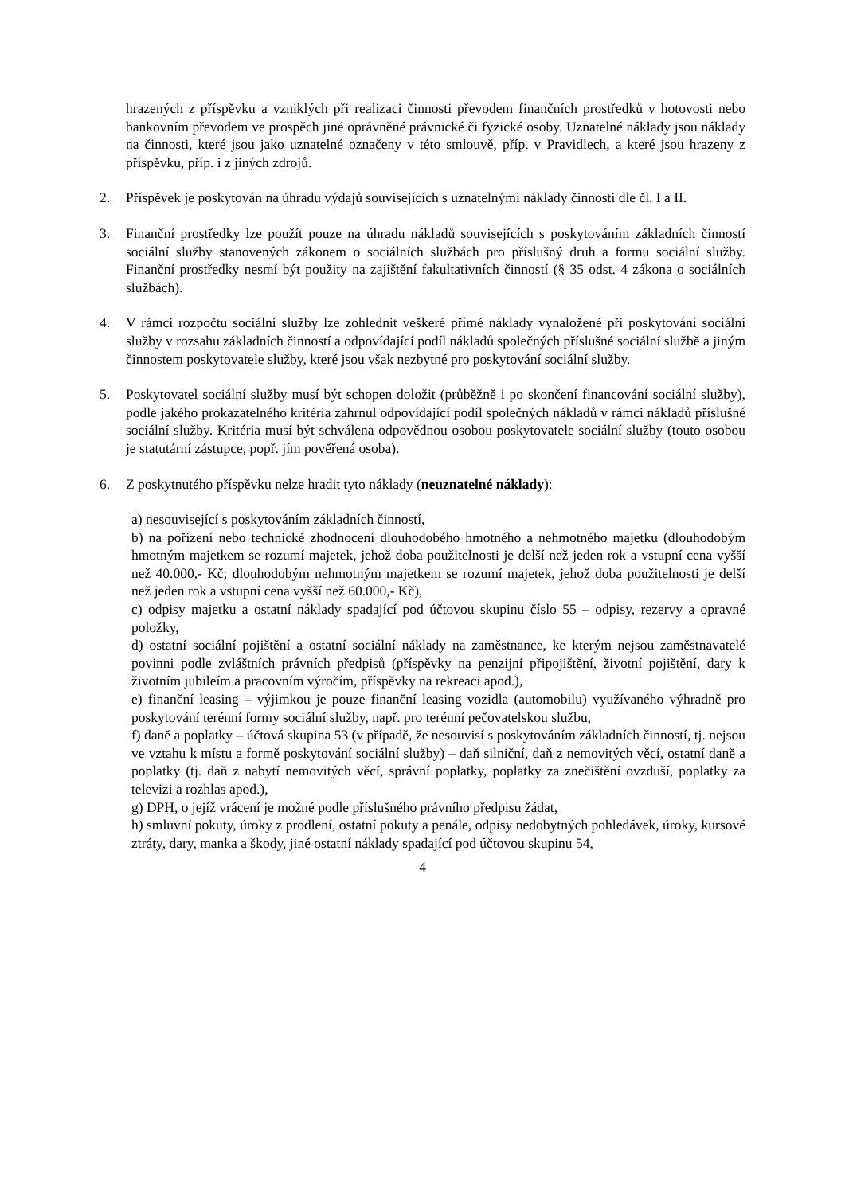hrazených z příspěvku a vzniklých při realizaci činnosti převodem finančních prostředků v hotovosti nebo bankovním převodem ve prospěch jiné oprávněné právnické či fyzické osoby. Uznatelné náklady jsou náklady na činnosti, které jsou jako uznatelné označeny v této smlouvě, příp. v Pravidlech, a které jsou hrazeny z příspěvku, příp. i z jiných zdrojů.
2. Příspěvek je poskytován na úhradu výdajů souvisejících s uznatelnými náklady činnosti dle čl. I a II.
3. Finanční prostředky lze použít pouze na úhradu nákladů souvisejících s poskytováním základních činností sociální služby stanovených zákonem o sociálních službách pro příslušný druh a formu sociální služby. Finanční prostředky nesmí být použity na zajištění fakultativních činností (§ 35 odst. 4 zákona o sociálních službách).
4. V rámci rozpočtu sociální služby lze zohlednit veškeré přímé náklady vynaložené při poskytování sociální služby v rozsahu základních činností a odpovídající podíl nákladů společných příslušné sociální službě a jiným činnostem poskytovatele služby, které jsou však nezbytné pro poskytování sociální služby.
5. Poskytovatel sociální služby musí být schopen doložit (průběžně i po skončení financování sociální služby), podle jakého prokazatelného kritéria zahrnul odpovídající podíl společných nákladů v rámci nákladů příslušné sociální služby. Kritéria musí být schválena odpovědnou osobou poskytovatele sociální služby (touto osobou je statutární zástupce, popř. jím pověřená osoba).
6. Z poskytnutého příspěvku nelze hradit tyto náklady (neuznatelné náklady):
a) nesouvisející s poskytováním základních činností,
b) na pořízení nebo technické zhodnocení dlouhodobého hmotného a nehmotného majetku (dlouhodobým hmotným majetkem se rozumí majetek, jehož doba použitelnosti je delší než jeden rok a vstupní cena vyšší než 40.000,- Kč; dlouhodobým nehmotným majetkem se rozumí majetek, jehož doba použitelnosti je delší než jeden rok a vstupní cena vyšší než 60.000,- Kč),
c) odpisy majetku a ostatní náklady spadající pod účtovou skupinu číslo 55 – odpisy, rezervy a opravné položky,
d) ostatní sociální pojištění a ostatní sociální náklady na zaměstnance, ke kterým nejsou zaměstnavatelé povinni podle zvláštních právních předpisů (příspěvky na penzijní připojištění, životní pojištění, dary k životním jubileím a pracovním výročím, příspěvky na rekreaci apod.),
e) finanční leasing – výjimkou je pouze finanční leasing vozidla (automobilu) využívaného výhradně pro poskytování terénní formy sociální služby, např. pro terénní pečovatelskou službu,
f) daně a poplatky – účtová skupina 53 (v případě, že nesouvisí s poskytováním základních činností, tj. nejsou ve vztahu k místu a formě poskytování sociální služby) – daň silniční, daň z nemovitých věcí, ostatní daně a poplatky (tj. daň z nabytí nemovitých věcí, správní poplatky, poplatky za znečištění ovzduší, poplatky za televizi a rozhlas apod.),
g) DPH, o jejíž vrácení je možné podle příslušného právního předpisu žádat,
h) smluvní pokuty, úroky z prodlení, ostatní pokuty a penále, odpisy nedobytných pohledávek, úroky, kursové ztráty, dary, manka a škody, jiné ostatní náklady spadající pod účtovou skupinu 54,
4